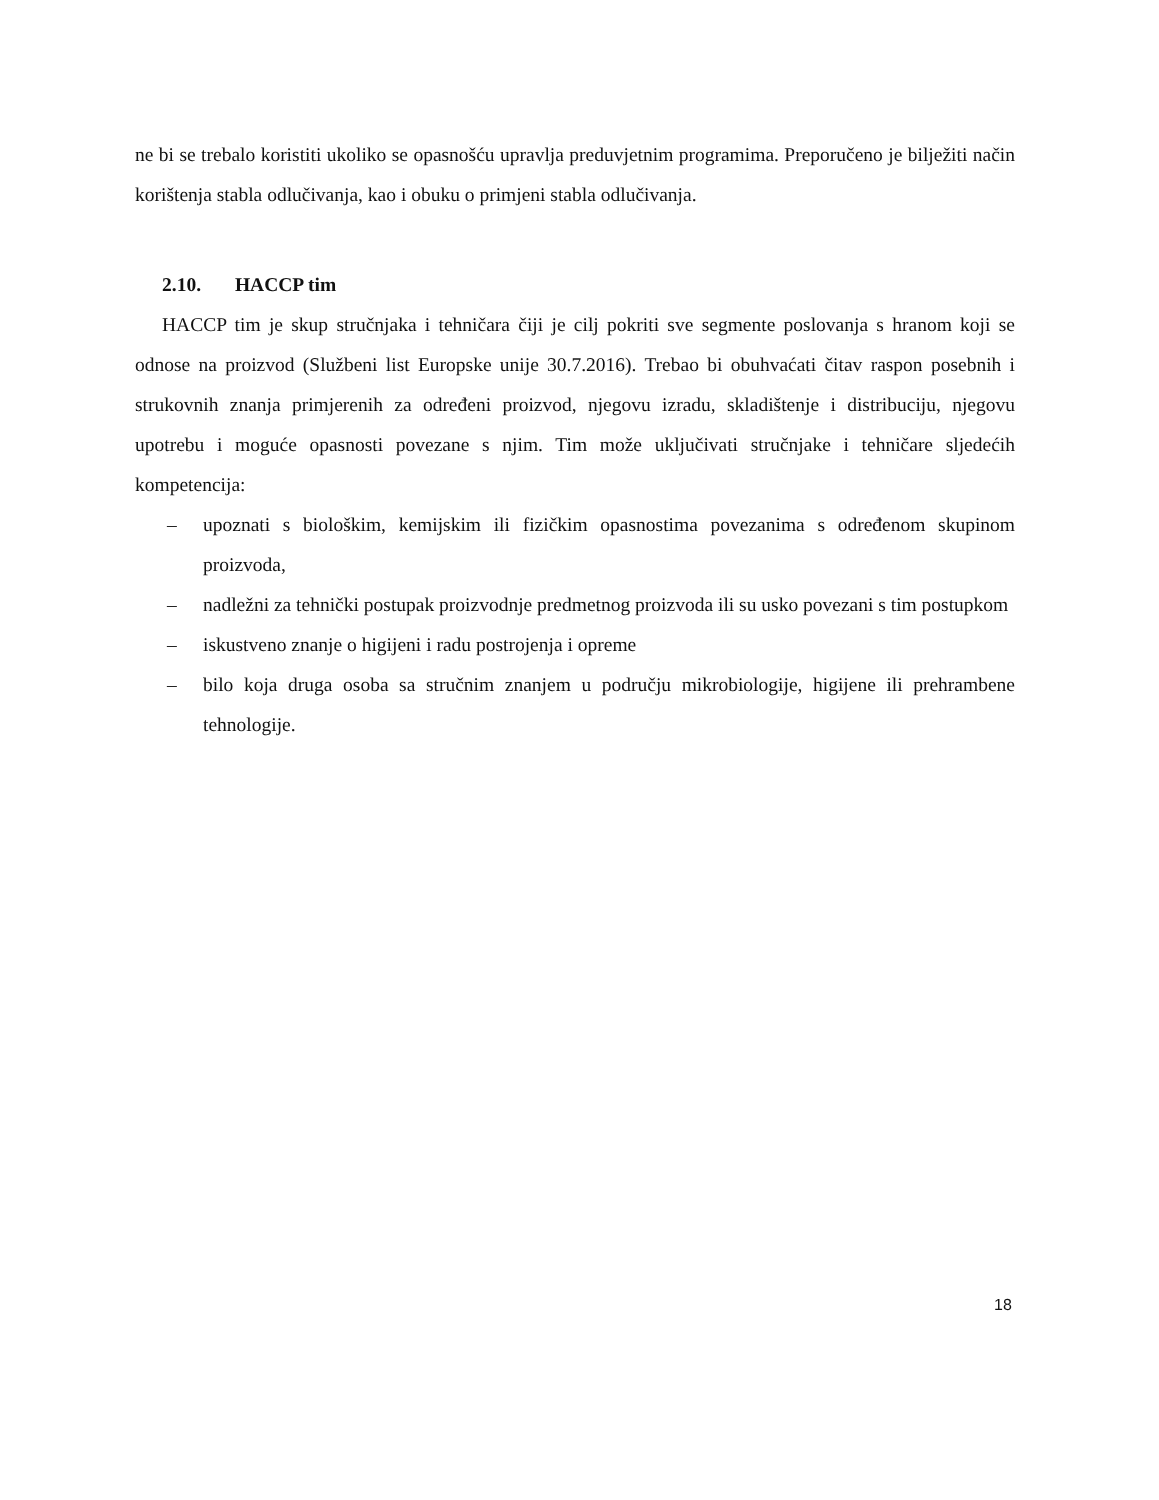ne bi se trebalo koristiti ukoliko se opasnošću upravlja preduvjetnim programima. Preporučeno je bilježiti način korištenja stabla odlučivanja, kao i obuku o primjeni stabla odlučivanja.
2.10. HACCP tim
HACCP tim je skup stručnjaka i tehničara čiji je cilj pokriti sve segmente poslovanja s hranom koji se odnose na proizvod (Službeni list Europske unije 30.7.2016). Trebao bi obuhvaćati čitav raspon posebnih i strukovnih znanja primjerenih za određeni proizvod, njegovu izradu, skladištenje i distribuciju, njegovu upotrebu i moguće opasnosti povezane s njim. Tim može uključivati stručnjake i tehničare sljedećih kompetencija:
– upoznati s biološkim, kemijskim ili fizičkim opasnostima povezanima s određenom skupinom proizvoda,
– nadležni za tehnički postupak proizvodnje predmetnog proizvoda ili su usko povezani s tim postupkom
– iskustveno znanje o higijeni i radu postrojenja i opreme
– bilo koja druga osoba sa stručnim znanjem u području mikrobiologije, higijene ili prehrambene tehnologije.
18